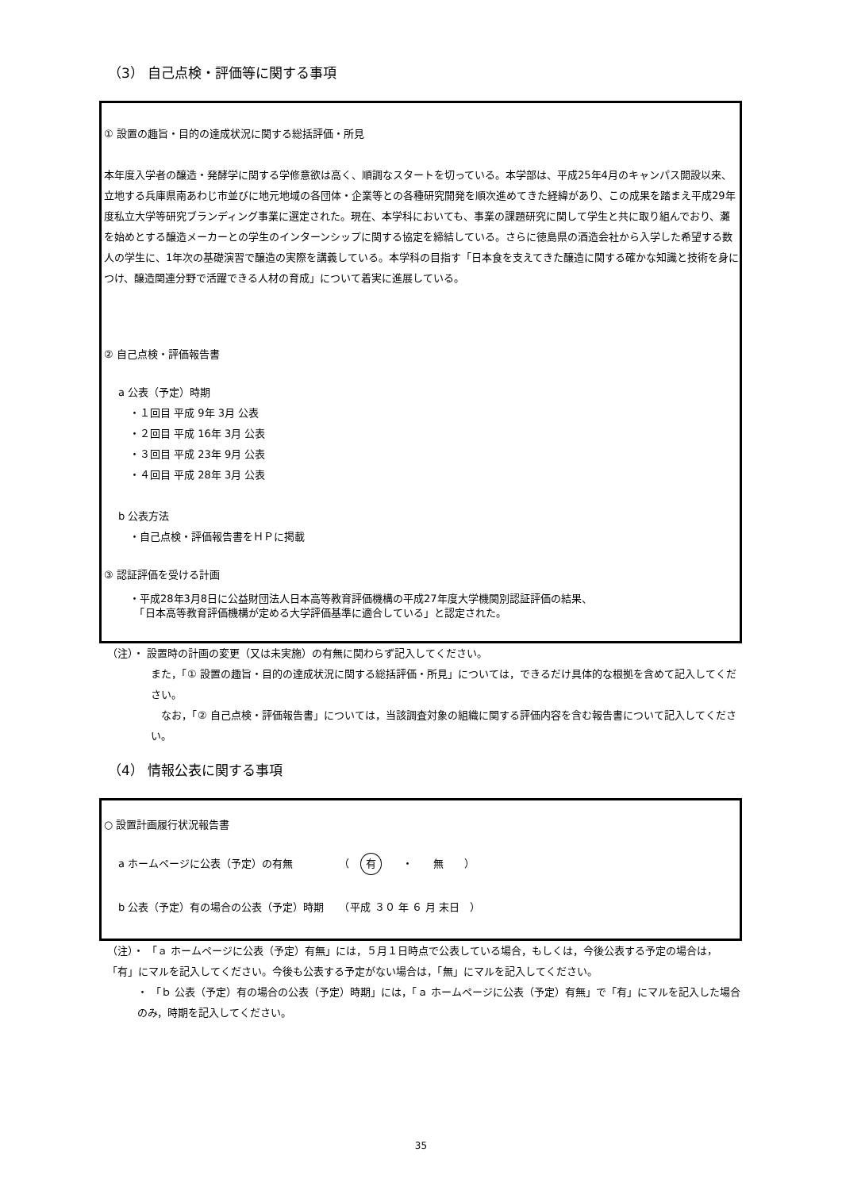（3） 自己点検・評価等に関する事項
① 設置の趣旨・目的の達成状況に関する総括評価・所見
本年度入学者の醸造・発酵学に関する学修意欲は高く、順調なスタートを切っている。本学部は、平成25年4月のキャンパス開設以来、立地する兵庫県南あわじ市並びに地元地域の各団体・企業等との各種研究開発を順次進めてきた経緯があり、この成果を踏まえ平成29年度私立大学等研究ブランディング事業に選定された。現在、本学科においても、事業の課題研究に関して学生と共に取り組んでおり、灘を始めとする醸造メーカーとの学生のインターンシップに関する協定を締結している。さらに徳島県の酒造会社から入学した希望する数人の学生に、1年次の基礎演習で醸造の実際を講義している。本学科の目指す「日本食を支えてきた醸造に関する確かな知識と技術を身につけ、醸造関連分野で活躍できる人材の育成」について着実に進展している。
② 自己点検・評価報告書
a 公表（予定）時期
・１回目 平成 9年 3月 公表
・２回目 平成 16年 3月 公表
・３回目 平成 23年 9月 公表
・４回目 平成 28年 3月 公表
b 公表方法
・自己点検・評価報告書をＨＰに掲載
③ 認証評価を受ける計画
・平成28年3月8日に公益財団法人日本高等教育評価機構の平成27年度大学機関別認証評価の結果、
　「日本高等教育評価機構が定める大学評価基準に適合している」と認定された。
（注）・ 設置時の計画の変更（又は未実施）の有無に関わらず記入してください。
また，「① 設置の趣旨・目的の達成状況に関する総括評価・所見」については，できるだけ具体的な根拠を含めて記入してください。
　なお，「② 自己点検・評価報告書」については，当該調査対象の組織に関する評価内容を含む報告書について記入してください。
（4） 情報公表に関する事項
○ 設置計画履行状況報告書
a ホームページに公表（予定）の有無　　　　　（　有　　・　　無　　）
b 公表（予定）有の場合の公表（予定）時期　　（平成 ３０ 年 ６ 月 末日　）
（注）・ 「ａ ホームページに公表（予定）有無」には，５月１日時点で公表している場合，もしくは，今後公表する予定の場合は，「有」にマルを記入してください。今後も公表する予定がない場合は，「無」にマルを記入してください。
・ 「ｂ 公表（予定）有の場合の公表（予定）時期」には，「ａ ホームページに公表（予定）有無」で「有」にマルを記入した場合のみ，時期を記入してください。
35